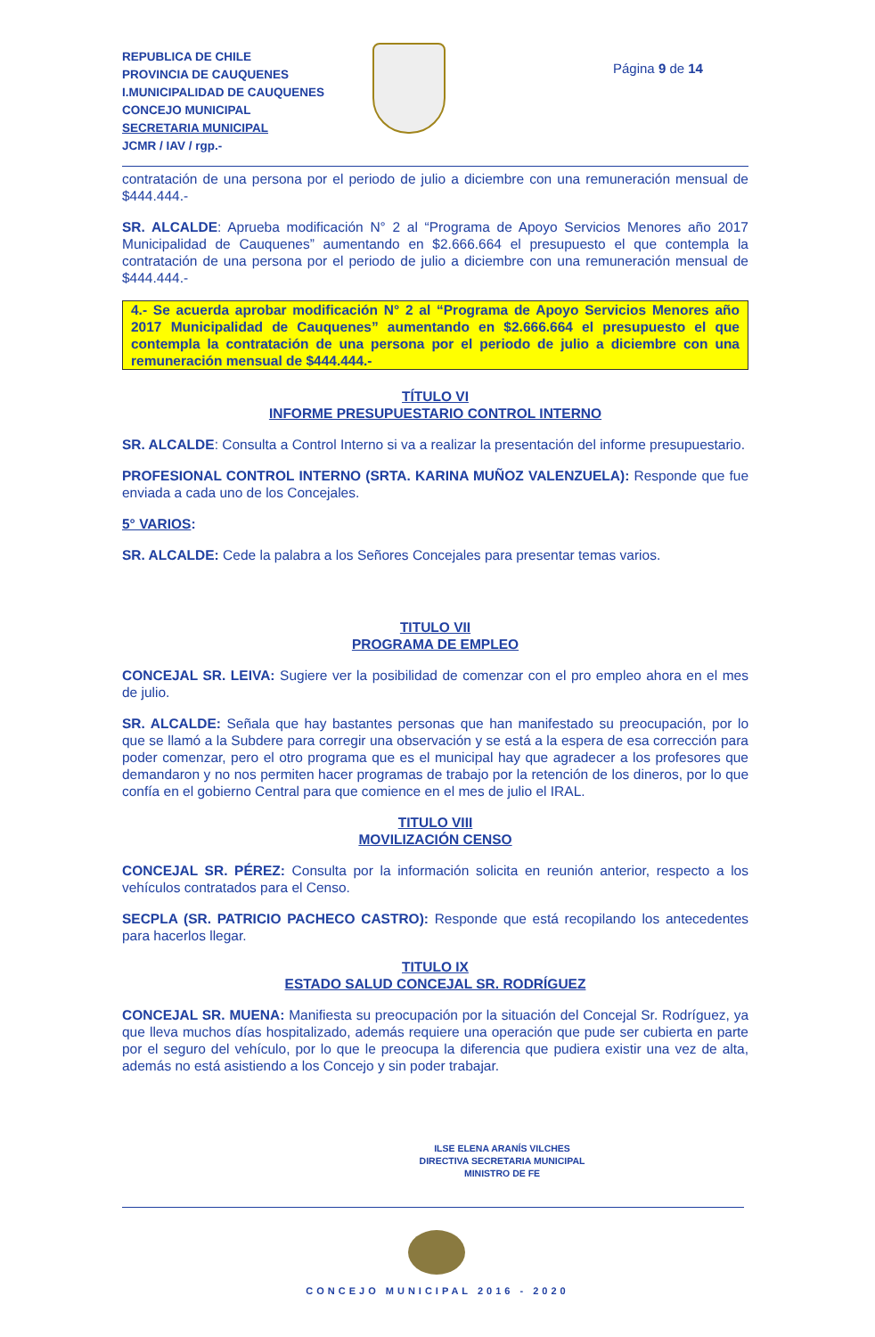REPUBLICA DE CHILE
PROVINCIA DE CAUQUENES
I.MUNICIPALIDAD DE CAUQUENES
CONCEJO MUNICIPAL
SECRETARIA MUNICIPAL
JCMR / IAV / rgp.-
Página 9 de 14
contratación de una persona por el periodo de julio a diciembre con una remuneración mensual de $444.444.-
SR. ALCALDE: Aprueba modificación N° 2 al “Programa de Apoyo Servicios Menores año 2017 Municipalidad de Cauquenes” aumentando en $2.666.664 el presupuesto el que contempla la contratación de una persona por el periodo de julio a diciembre con una remuneración mensual de $444.444.-
4.- Se acuerda aprobar modificación N° 2 al “Programa de Apoyo Servicios Menores año 2017 Municipalidad de Cauquenes” aumentando en $2.666.664 el presupuesto el que contempla la contratación de una persona por el periodo de julio a diciembre con una remuneración mensual de $444.444.-
TÍTULO VI
INFORME PRESUPUESTARIO CONTROL INTERNO
SR. ALCALDE: Consulta a Control Interno si va a realizar la presentación del informe presupuestario.
PROFESIONAL CONTROL INTERNO (SRTA. KARINA MUÑOZ VALENZUELA): Responde que fue enviada a cada uno de los Concejales.
5° VARIOS:
SR. ALCALDE: Cede la palabra a los Señores Concejales para presentar temas varios.
TITULO VII
PROGRAMA DE EMPLEO
CONCEJAL SR. LEIVA: Sugiere ver la posibilidad de comenzar con el pro empleo ahora en el mes de julio.
SR. ALCALDE: Señala que hay bastantes personas que han manifestado su preocupación, por lo que se llamó a la Subdere para corregir una observación y se está a la espera de esa corrección para poder comenzar, pero el otro programa que es el municipal hay que agradecer a los profesores que demandaron y no nos permiten hacer programas de trabajo por la retención de los dineros, por lo que confía en el gobierno Central para que comience en el mes de julio el IRAL.
TITULO VIII
MOVILIZACIÓN CENSO
CONCEJAL SR. PÉREZ: Consulta por la información solicita en reunión anterior, respecto a los vehículos contratados para el Censo.
SECPLA (SR. PATRICIO PACHECO CASTRO): Responde que está recopilando los antecedentes para hacerlos llegar.
TITULO IX
ESTADO SALUD CONCEJAL SR. RODRÍGUEZ
CONCEJAL SR. MUENA: Manifiesta su preocupación por la situación del Concejal Sr. Rodríguez, ya que lleva muchos días hospitalizado, además requiere una operación que pude ser cubierta en parte por el seguro del vehículo, por lo que le preocupa la diferencia que pudiera existir una vez de alta, además no está asistiendo a los Concejo y sin poder trabajar.
ILSE ELENA ARANÍS VILCHES
DIRECTIVA SECRETARIA MUNICIPAL
MINISTRO DE FE
CONCEJO MUNICIPAL 2016 - 2020